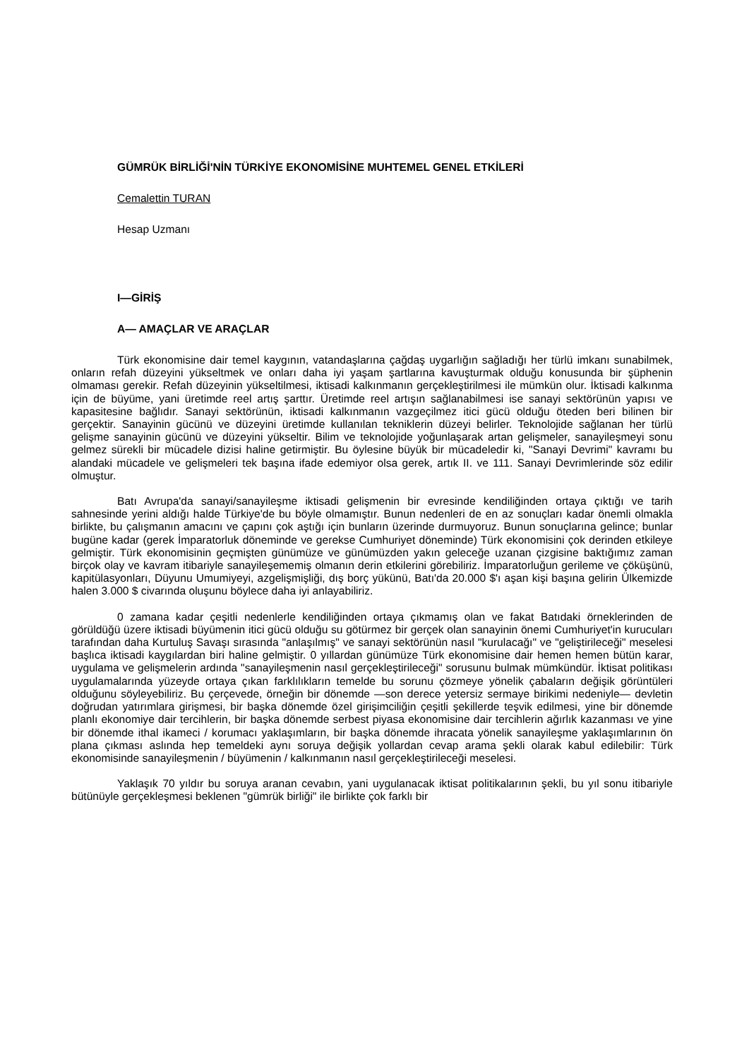GÜMRÜK BİRLİĞİ'NİN TÜRKİYE EKONOMİSİNE MUHTEMEL GENEL ETKİLERİ
Cemalettin TURAN
Hesap Uzmanı
I—GİRİŞ
A— AMAÇLAR VE ARAÇLAR
Türk ekonomisine dair temel kaygının, vatandaşlarına çağdaş uygarlığın sağladığı her türlü imkanı sunabilmek, onların refah düzeyini yükseltmek ve onları daha iyi yaşam şartlarına kavuşturmak olduğu konusunda bir şüphenin olmaması gerekir. Refah düzeyinin yükseltilmesi, iktisadi kalkınmanın gerçekleştirilmesi ile mümkün olur. İktisadi kalkınma için de büyüme, yani üretimde reel artış şarttır. Üretimde reel artışın sağlanabilmesi ise sanayi sektörünün yapısı ve kapasitesine bağlıdır. Sanayi sektörünün, iktisadi kalkınmanın vazgeçilmez itici gücü olduğu öteden beri bilinen bir gerçektir. Sanayinin gücünü ve düzeyini üretimde kullanılan tekniklerin düzeyi belirler. Teknolojide sağlanan her türlü gelişme sanayinin gücünü ve düzeyini yükseltir. Bilim ve teknolojide yoğunlaşarak artan gelişmeler, sanayileşmeyi sonu gelmez sürekli bir mücadele dizisi haline getirmiştir. Bu öylesine büyük bir mücadeledir ki, "Sanayi Devrimi" kavramı bu alandaki mücadele ve gelişmeleri tek başına ifade edemiyor olsa gerek, artık II. ve 111. Sanayi Devrimlerinde söz edilir olmuştur.
Batı Avrupa'da sanayi/sanayileşme iktisadi gelişmenin bir evresinde kendiliğinden ortaya çıktığı ve tarih sahnesinde yerini aldığı halde Türkiye'de bu böyle olmamıştır. Bunun nedenleri de en az sonuçları kadar önemli olmakla birlikte, bu çalışmanın amacını ve çapını çok aştığı için bunların üzerinde durmuyoruz. Bunun sonuçlarına gelince; bunlar bugüne kadar (gerek İmparatorluk döneminde ve gerekse Cumhuriyet döneminde) Türk ekonomisini çok derinden etkileye gelmiştir. Türk ekonomisinin geçmişten günümüze ve günümüzden yakın geleceğe uzanan çizgisine baktığımız zaman birçok olay ve kavram itibariyle sanayileşememiş olmanın derin etkilerini görebiliriz. İmparatorluğun gerileme ve çöküşünü, kapitülasyonları, Düyunu Umumiyeyi, azgelişmişliği, dış borç yükünü, Batı'da 20.000 $'ı aşan kişi başına gelirin Ülkemizde halen 3.000 $ civarında oluşunu böylece daha iyi anlayabiliriz.
0 zamana kadar çeşitli nedenlerle kendiliğinden ortaya çıkmamış olan ve fakat Batıdaki örneklerinden de görüldüğü üzere iktisadi büyümenin itici gücü olduğu su götürmez bir gerçek olan sanayinin önemi Cumhuriyet'in kurucuları tarafından daha Kurtuluş Savaşı sırasında "anlaşılmış" ve sanayi sektörünün nasıl "kurulacağı" ve "geliştirileceği" meselesi başlıca iktisadi kaygılardan biri haline gelmiştir. 0 yıllardan günümüze Türk ekonomisine dair hemen hemen bütün karar, uygulama ve gelişmelerin ardında "sanayileşmenin nasıl gerçekleştirileceği" sorusunu bulmak mümkündür. İktisat politikası uygulamalarında yüzeyde ortaya çıkan farklılıkların temelde bu sorunu çözmeye yönelik çabaların değişik görüntüleri olduğunu söyleyebiliriz. Bu çerçevede, örneğin bir dönemde —son derece yetersiz sermaye birikimi nedeniyle— devletin doğrudan yatırımlara girişmesi, bir başka dönemde özel girişimciliğin çeşitli şekillerde teşvik edilmesi, yine bir dönemde planlı ekonomiye dair tercihlerin, bir başka dönemde serbest piyasa ekonomisine dair tercihlerin ağırlık kazanması ve yine bir dönemde ithal ikameci / korumacı yaklaşımların, bir başka dönemde ihracata yönelik sanayileşme yaklaşımlarının ön plana çıkması aslında hep temeldeki aynı soruya değişik yollardan cevap arama şekli olarak kabul edilebilir: Türk ekonomisinde sanayileşmenin / büyümenin / kalkınmanın nasıl gerçekleştirileceği meselesi.
Yaklaşık 70 yıldır bu soruya aranan cevabın, yani uygulanacak iktisat politikalarının şekli, bu yıl sonu itibariyle bütünüyle gerçekleşmesi beklenen "gümrük birliği" ile birlikte çok farklı bir